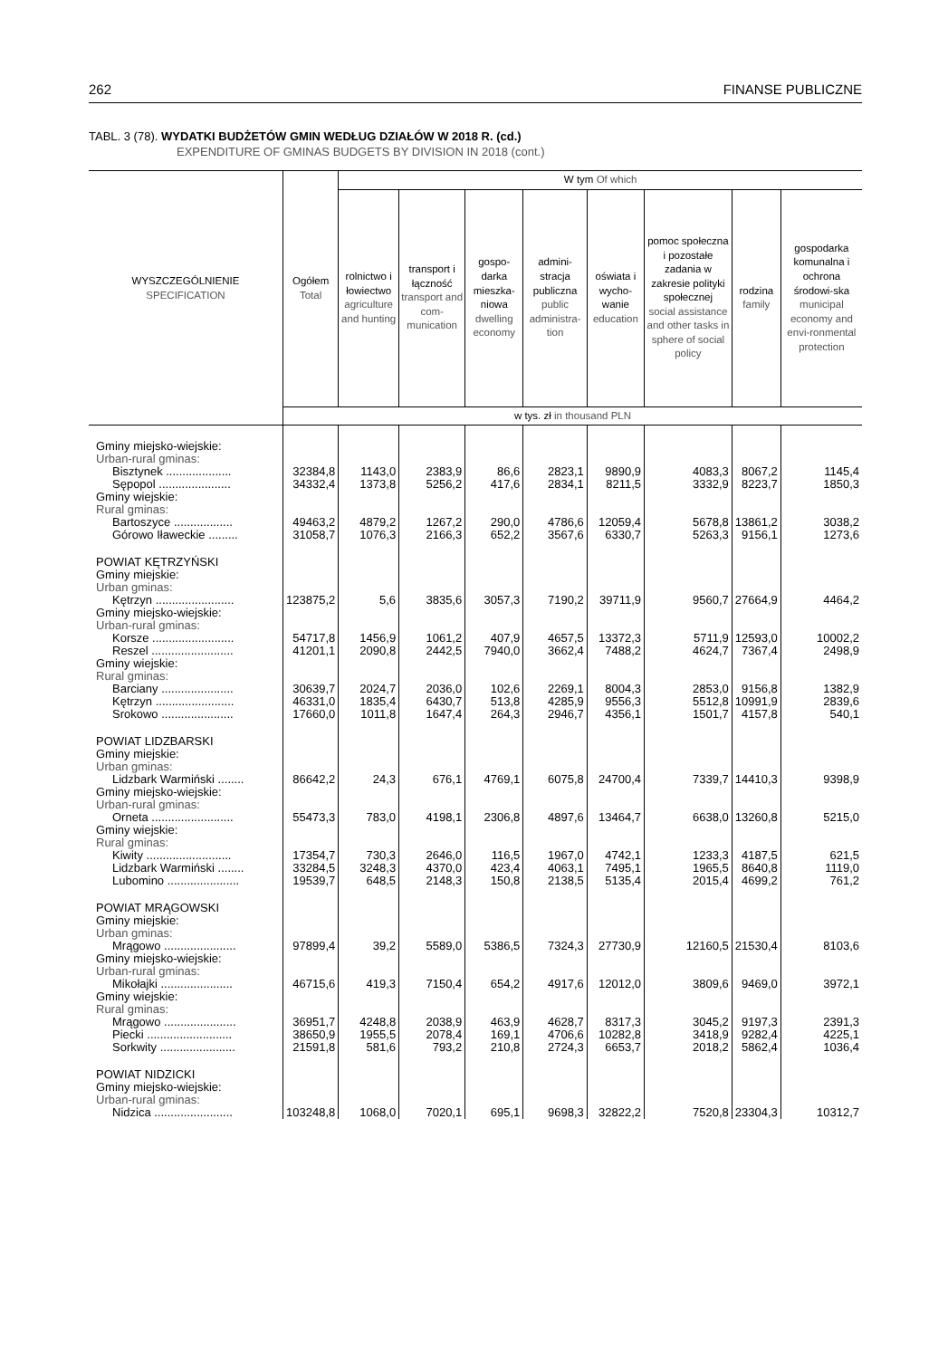262 FINANSE PUBLICZNE
TABL. 3 (78). WYDATKI BUDŻETÓW GMIN WEDŁUG DZIAŁÓW W 2018 R. (cd.)
EXPENDITURE OF GMINAS BUDGETS BY DIVISION IN 2018 (cont.)
| WYSZCZEGÓLNIENIE SPECIFICATION | Ogółem Total | W tym Of which | | | | | | | |
| --- | --- | --- | --- | --- | --- | --- | --- | --- | --- |
| | | rolnictwo i łowiectwo agriculture and hunting | transport i łączność transport and com-munication | gospo-darka mieszka-niowa dwelling economy | admini-stracja publiczna public administra-tion | oświata i wycho-wanie education | pomoc społeczna i pozostałe zadania w zakresie polityki społecznej social assistance and other tasks in sphere of social policy | rodzina family | gospodarka komunalna i ochrona środowi-ska municipal economy and envi-ronmental protection |
| | w tys. zł in thousand PLN | | | | | | | | |
| Gminy miejsko-wiejskie: | | | | | | | | | |
| Urban-rural gminas: | | | | | | | | | |
| Bisztynek .................... | 32384,8 | 1143,0 | 2383,9 | 86,6 | 2823,1 | 9890,9 | 4083,3 | 8067,2 | 1145,4 |
| Sępopol ...................... | 34332,4 | 1373,8 | 5256,2 | 417,6 | 2834,1 | 8211,5 | 3332,9 | 8223,7 | 1850,3 |
| Gminy wiejskie: | | | | | | | | | |
| Rural gminas: | | | | | | | | | |
| Bartoszyce .................. | 49463,2 | 4879,2 | 1267,2 | 290,0 | 4786,6 | 12059,4 | 5678,8 | 13861,2 | 3038,2 |
| Górowo Iławeckie ......... | 31058,7 | 1076,3 | 2166,3 | 652,2 | 3567,6 | 6330,7 | 5263,3 | 9156,1 | 1273,6 |
| POWIAT KĘTRZYŃSKI | | | | | | | | | |
| Gminy miejskie: | | | | | | | | | |
| Urban gminas: | | | | | | | | | |
| Kętrzyn ........................ | 123875,2 | 5,6 | 3835,6 | 3057,3 | 7190,2 | 39711,9 | 9560,7 | 27664,9 | 4464,2 |
| Gminy miejsko-wiejskie: | | | | | | | | | |
| Urban-rural gminas: | | | | | | | | | |
| Korsze ......................... | 54717,8 | 1456,9 | 1061,2 | 407,9 | 4657,5 | 13372,3 | 5711,9 | 12593,0 | 10002,2 |
| Reszel ......................... | 41201,1 | 2090,8 | 2442,5 | 7940,0 | 3662,4 | 7488,2 | 4624,7 | 7367,4 | 2498,9 |
| Gminy wiejskie: | | | | | | | | | |
| Rural gminas: | | | | | | | | | |
| Barciany ...................... | 30639,7 | 2024,7 | 2036,0 | 102,6 | 2269,1 | 8004,3 | 2853,0 | 9156,8 | 1382,9 |
| Kętrzyn ........................ | 46331,0 | 1835,4 | 6430,7 | 513,8 | 4285,9 | 9556,3 | 5512,8 | 10991,9 | 2839,6 |
| Srokowo ...................... | 17660,0 | 1011,8 | 1647,4 | 264,3 | 2946,7 | 4356,1 | 1501,7 | 4157,8 | 540,1 |
| POWIAT LIDZBARSKI | | | | | | | | | |
| Gminy miejskie: | | | | | | | | | |
| Urban gminas: | | | | | | | | | |
| Lidzbark Warmiński ........ | 86642,2 | 24,3 | 676,1 | 4769,1 | 6075,8 | 24700,4 | 7339,7 | 14410,3 | 9398,9 |
| Gminy miejsko-wiejskie: | | | | | | | | | |
| Urban-rural gminas: | | | | | | | | | |
| Orneta ......................... | 55473,3 | 783,0 | 4198,1 | 2306,8 | 4897,6 | 13464,7 | 6638,0 | 13260,8 | 5215,0 |
| Gminy wiejskie: | | | | | | | | | |
| Rural gminas: | | | | | | | | | |
| Kiwity .......................... | 17354,7 | 730,3 | 2646,0 | 116,5 | 1967,0 | 4742,1 | 1233,3 | 4187,5 | 621,5 |
| Lidzbark Warmiński ........ | 33284,5 | 3248,3 | 4370,0 | 423,4 | 4063,1 | 7495,1 | 1965,5 | 8640,8 | 1119,0 |
| Lubomino ...................... | 19539,7 | 648,5 | 2148,3 | 150,8 | 2138,5 | 5135,4 | 2015,4 | 4699,2 | 761,2 |
| POWIAT MRĄGOWSKI | | | | | | | | | |
| Gminy miejskie: | | | | | | | | | |
| Urban gminas: | | | | | | | | | |
| Mrągowo ...................... | 97899,4 | 39,2 | 5589,0 | 5386,5 | 7324,3 | 27730,9 | 12160,5 | 21530,4 | 8103,6 |
| Gminy miejsko-wiejskie: | | | | | | | | | |
| Urban-rural gminas: | | | | | | | | | |
| Mikołajki ...................... | 46715,6 | 419,3 | 7150,4 | 654,2 | 4917,6 | 12012,0 | 3809,6 | 9469,0 | 3972,1 |
| Gminy wiejskie: | | | | | | | | | |
| Rural gminas: | | | | | | | | | |
| Mrągowo ...................... | 36951,7 | 4248,8 | 2038,9 | 463,9 | 4628,7 | 8317,3 | 3045,2 | 9197,3 | 2391,3 |
| Piecki .......................... | 38650,9 | 1955,5 | 2078,4 | 169,1 | 4706,6 | 10282,8 | 3418,9 | 9282,4 | 4225,1 |
| Sorkwity ....................... | 21591,8 | 581,6 | 793,2 | 210,8 | 2724,3 | 6653,7 | 2018,2 | 5862,4 | 1036,4 |
| POWIAT NIDZICKI | | | | | | | | | |
| Gminy miejsko-wiejskie: | | | | | | | | | |
| Urban-rural gminas: | | | | | | | | | |
| Nidzica ........................ | 103248,8 | 1068,0 | 7020,1 | 695,1 | 9698,3 | 32822,2 | 7520,8 | 23304,3 | 10312,7 |